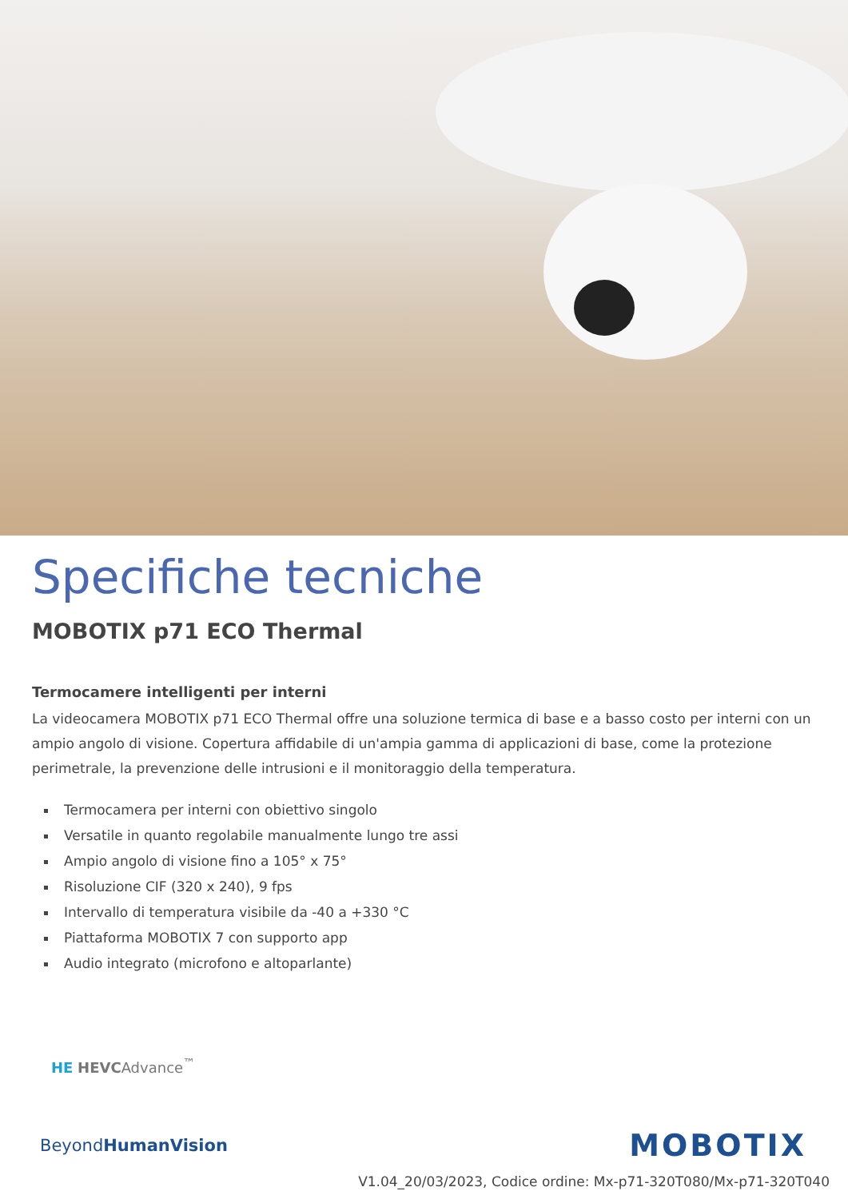Specifiche tecniche
MOBOTIX p71 ECO Thermal
Termocamere intelligenti per interni
La videocamera MOBOTIX p71 ECO Thermal offre una soluzione termica di base e a basso costo per interni con un ampio angolo di visione. Copertura affidabile di un'ampia gamma di applicazioni di base, come la protezione perimetrale, la prevenzione delle intrusioni e il monitoraggio della temperatura.
Termocamera per interni con obiettivo singolo
Versatile in quanto regolabile manualmente lungo tre assi
Ampio angolo di visione fino a 105° x 75°
Risoluzione CIF (320 x 240), 9 fps
Intervallo di temperatura visibile da -40 a +330 °C
Piattaforma MOBOTIX 7 con supporto app
Audio integrato (microfono e altoparlante)
HE HEVCAdvance<sup>™</sup>
BeyondHuman Vision
MOBOTIX
V1.04_20/03/2023, Codice ordine: Mx-p71-320T080/Mx-p71-320T040